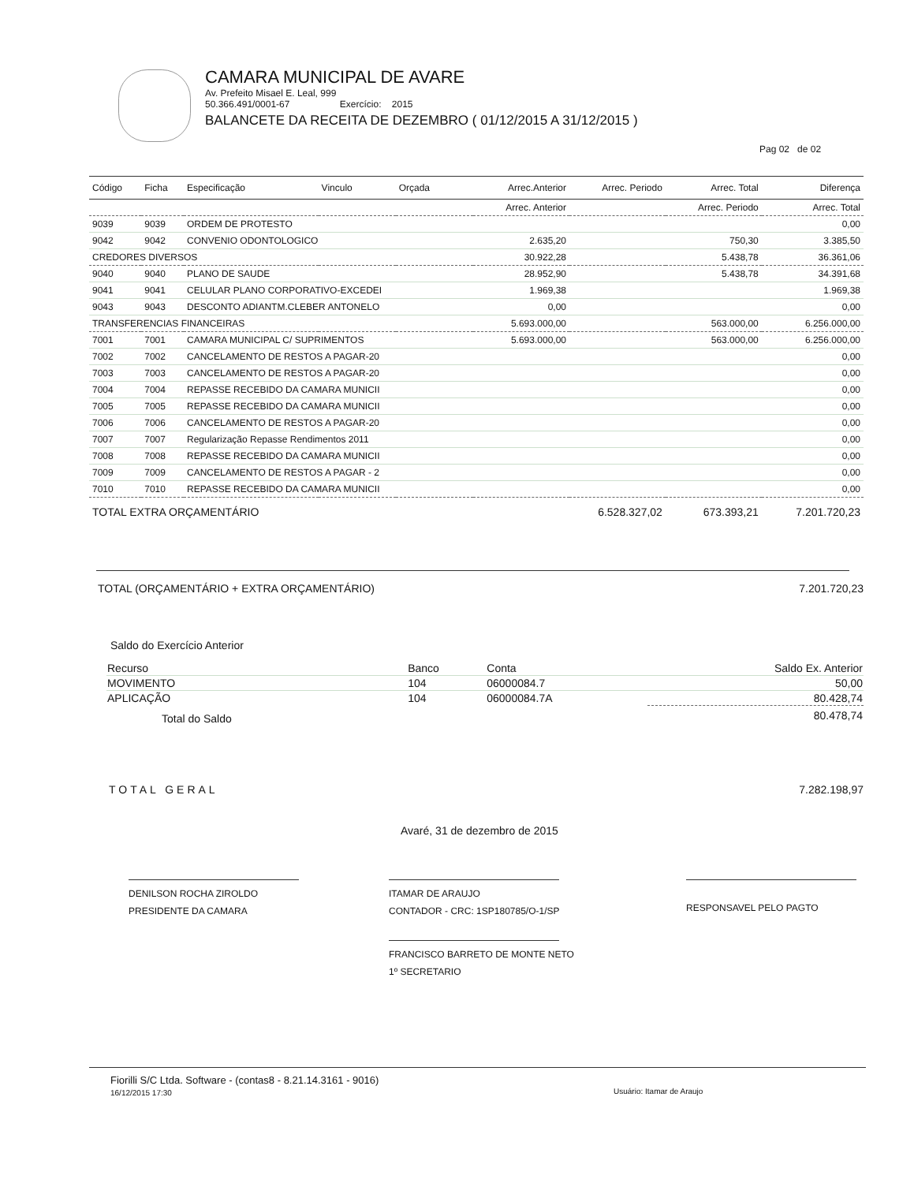CAMARA MUNICIPAL DE AVARE
Av. Prefeito Misael E. Leal, 999
50.366.491/0001-67 Exercício: 2015
BALANCETE DA RECEITA DE DEZEMBRO ( 01/12/2015 A 31/12/2015 )
Pag 02 de 02
| Código | Ficha | Especificação | Vinculo | Orçada | Arrec.Anterior | Arrec. Periodo | Arrec. Total | Diferença |
| --- | --- | --- | --- | --- | --- | --- | --- | --- |
| | | | | | Arrec. Anterior | | Arrec. Periodo | Arrec. Total |
| 9039 | 9039 | ORDEM DE PROTESTO | | | | | | 0,00 |
| 9042 | 9042 | CONVENIO ODONTOLOGICO | | | 2.635,20 | | 750,30 | 3.385,50 |
| CREDORES DIVERSOS | | | | | 30.922,28 | | 5.438,78 | 36.361,06 |
| 9040 | 9040 | PLANO DE SAUDE | | | 28.952,90 | | 5.438,78 | 34.391,68 |
| 9041 | 9041 | CELULAR PLANO CORPORATIVO-EXCEDEI | | | 1.969,38 | | | 1.969,38 |
| 9043 | 9043 | DESCONTO ADIANTM.CLEBER ANTONELO | | | 0,00 | | | 0,00 |
| TRANSFERENCIAS FINANCEIRAS | | | | | 5.693.000,00 | | 563.000,00 | 6.256.000,00 |
| 7001 | 7001 | CAMARA MUNICIPAL C/ SUPRIMENTOS | | | 5.693.000,00 | | 563.000,00 | 6.256.000,00 |
| 7002 | 7002 | CANCELAMENTO DE RESTOS A PAGAR-20 | | | | | | 0,00 |
| 7003 | 7003 | CANCELAMENTO DE RESTOS A PAGAR-20 | | | | | | 0,00 |
| 7004 | 7004 | REPASSE RECEBIDO DA CAMARA MUNICII | | | | | | 0,00 |
| 7005 | 7005 | REPASSE RECEBIDO DA CAMARA MUNICII | | | | | | 0,00 |
| 7006 | 7006 | CANCELAMENTO DE RESTOS A PAGAR-20 | | | | | | 0,00 |
| 7007 | 7007 | Regularização Repasse Rendimentos 2011 | | | | | | 0,00 |
| 7008 | 7008 | REPASSE RECEBIDO DA CAMARA MUNICII | | | | | | 0,00 |
| 7009 | 7009 | CANCELAMENTO DE RESTOS A PAGAR - 2 | | | | | | 0,00 |
| 7010 | 7010 | REPASSE RECEBIDO DA CAMARA MUNICII | | | | | | 0,00 |
| TOTAL EXTRA ORÇAMENTÁRIO | | | | | 6.528.327,02 | | 673.393,21 | 7.201.720,23 |
TOTAL (ORÇAMENTÁRIO + EXTRA ORÇAMENTÁRIO) 7.201.720,23
Saldo do Exercício Anterior
| Recurso | Banco | Conta | Saldo Ex. Anterior |
| MOVIMENTO | 104 | 06000084.7 | 50,00 |
| APLICAÇÃO | 104 | 06000084.7A | 80.428,74 |
| Total do Saldo | | | 80.478,74 |
TOTAL GERAL 7.282.198,97
Avaré, 31 de dezembro de 2015
DENILSON ROCHA ZIROLDO
PRESIDENTE DA CAMARA
ITAMAR DE ARAUJO
CONTADOR - CRC: 1SP180785/O-1/SP
RESPONSAVEL PELO PAGTO
FRANCISCO BARRETO DE MONTE NETO
1º SECRETARIO
Fiorilli S/C Ltda. Software - (contas8 - 8.21.14.3161 - 9016)
16/12/2015 17:30
Usuário: Itamar de Araujo